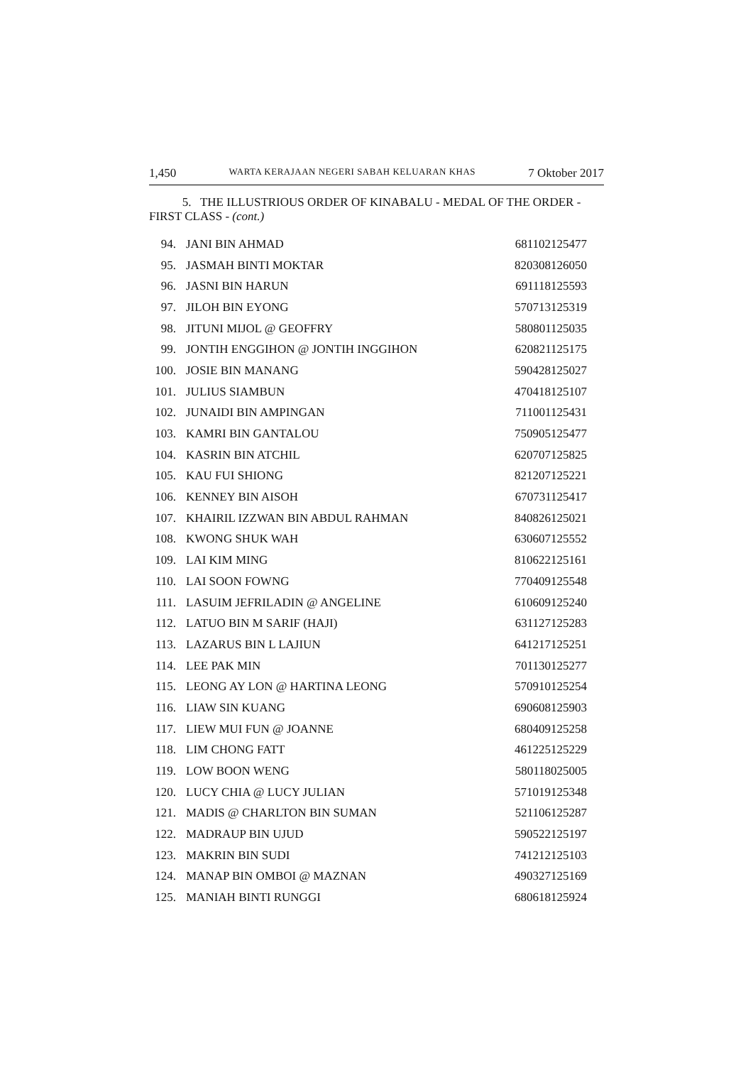1,450 WARTA KERAJAAN NEGERI SABAH KELUARAN KHAS 7 Oktober 2017
5. THE ILLUSTRIOUS ORDER OF KINABALU - MEDAL OF THE ORDER - FIRST CLASS - (cont.)
| 94. | JANI BIN AHMAD | 681102125477 |
| 95. | JASMAH BINTI MOKTAR | 820308126050 |
| 96. | JASNI BIN HARUN | 691118125593 |
| 97. | JILOH BIN EYONG | 570713125319 |
| 98. | JITUNI MIJOL @ GEOFFRY | 580801125035 |
| 99. | JONTIH ENGGIHON @ JONTIH INGGIHON | 620821125175 |
| 100. | JOSIE BIN MANANG | 590428125027 |
| 101. | JULIUS SIAMBUN | 470418125107 |
| 102. | JUNAIDI BIN AMPINGAN | 711001125431 |
| 103. | KAMRI BIN GANTALOU | 750905125477 |
| 104. | KASRIN BIN ATCHIL | 620707125825 |
| 105. | KAU FUI SHIONG | 821207125221 |
| 106. | KENNEY BIN AISOH | 670731125417 |
| 107. | KHAIRIL IZZWAN BIN ABDUL RAHMAN | 840826125021 |
| 108. | KWONG SHUK WAH | 630607125552 |
| 109. | LAI KIM MING | 810622125161 |
| 110. | LAI SOON FOWNG | 770409125548 |
| 111. | LASUIM JEFRILADIN @ ANGELINE | 610609125240 |
| 112. | LATUO BIN M SARIF (HAJI) | 631127125283 |
| 113. | LAZARUS BIN L LAJIUN | 641217125251 |
| 114. | LEE PAK MIN | 701130125277 |
| 115. | LEONG AY LON @ HARTINA LEONG | 570910125254 |
| 116. | LIAW SIN KUANG | 690608125903 |
| 117. | LIEW MUI FUN @ JOANNE | 680409125258 |
| 118. | LIM CHONG FATT | 461225125229 |
| 119. | LOW BOON WENG | 580118025005 |
| 120. | LUCY CHIA @ LUCY JULIAN | 571019125348 |
| 121. | MADIS @ CHARLTON BIN SUMAN | 521106125287 |
| 122. | MADRAUP BIN UJUD | 590522125197 |
| 123. | MAKRIN BIN SUDI | 741212125103 |
| 124. | MANAP BIN OMBOI @ MAZNAN | 490327125169 |
| 125. | MANIAH BINTI RUNGGI | 680618125924 |